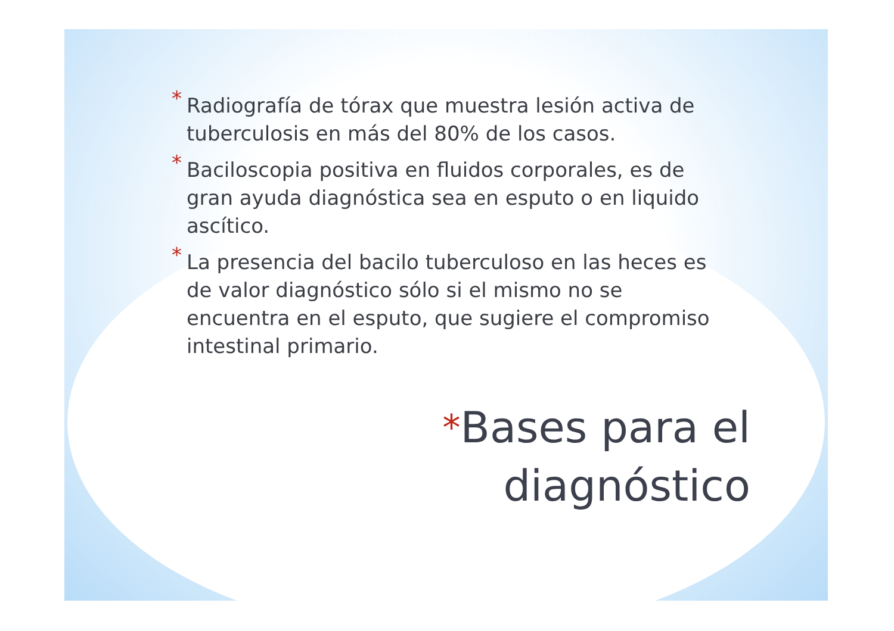* Radiografía de tórax que muestra lesión activa de tuberculosis en más del 80% de los casos.
* Baciloscopia positiva en fluidos corporales, es de gran ayuda diagnóstica sea en esputo o en liquido ascítico.
* La presencia del bacilo tuberculoso en las heces es de valor diagnóstico sólo si el mismo no se encuentra en el esputo, que sugiere el compromiso intestinal primario.
*Bases para el
diagnóstico